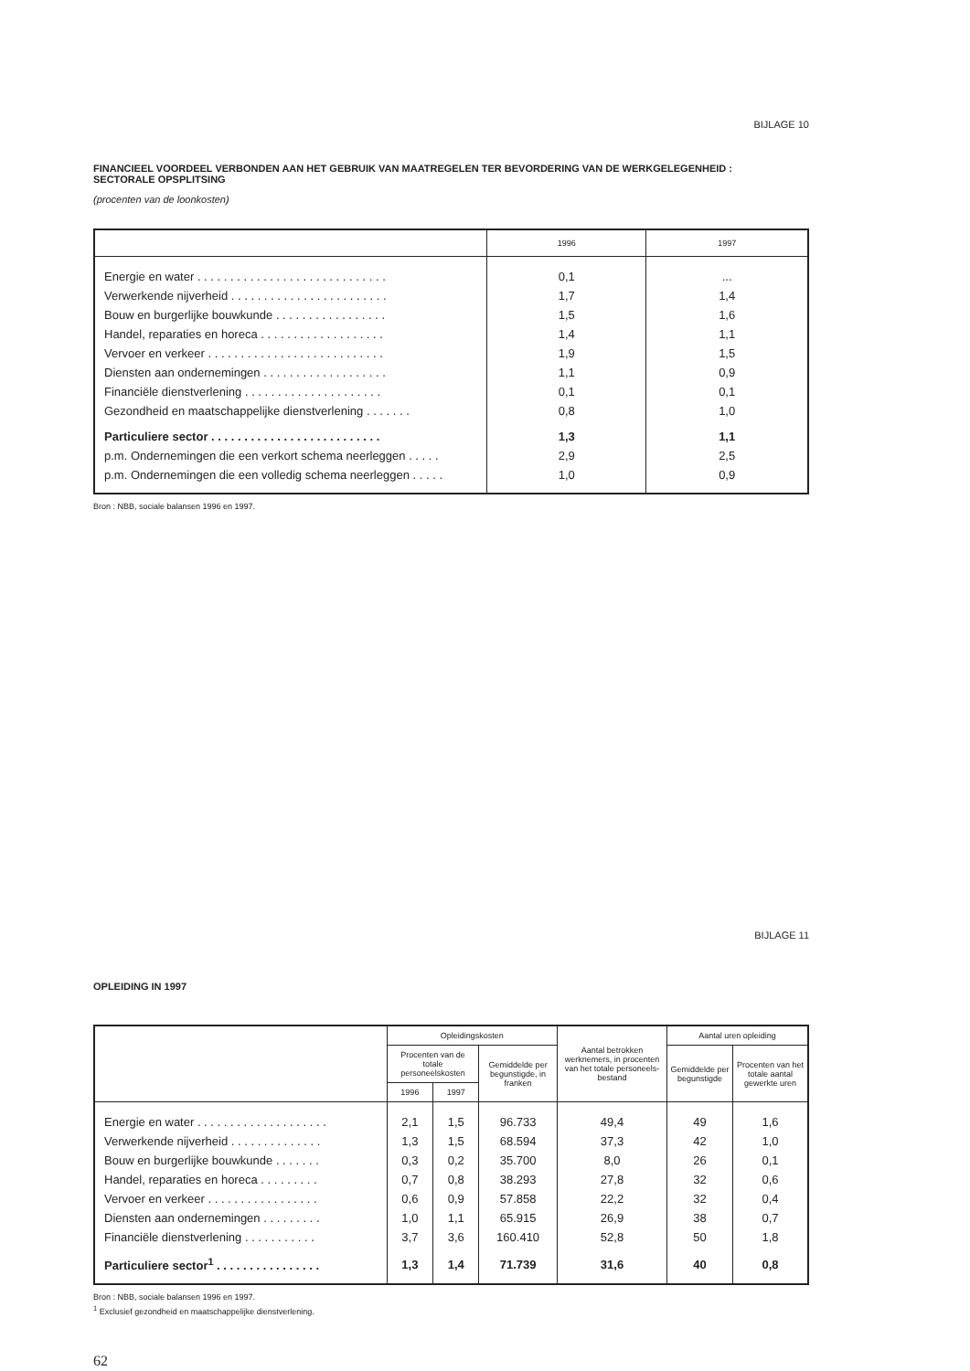BIJLAGE 10
FINANCIEEL VOORDEEL VERBONDEN AAN HET GEBRUIK VAN MAATREGELEN TER BEVORDERING VAN DE WERKGELEGENHEID :
SECTORALE OPSPLITSING
(procenten van de loonkosten)
| | 1996 | 1997 |
| --- | --- | --- |
| Energie en water . . . . . . . . . . . . . . . . . . . . . . . . . . . . . | 0,1 | ... |
| Verwerkende nijverheid . . . . . . . . . . . . . . . . . . . . . . . . | 1,7 | 1,4 |
| Bouw en burgerlijke bouwkunde . . . . . . . . . . . . . . . . . | 1,5 | 1,6 |
| Handel, reparaties en horeca . . . . . . . . . . . . . . . . . . . | 1,4 | 1,1 |
| Vervoer en verkeer . . . . . . . . . . . . . . . . . . . . . . . . . . . | 1,9 | 1,5 |
| Diensten aan ondernemingen . . . . . . . . . . . . . . . . . . . | 1,1 | 0,9 |
| Financiële dienstverlening . . . . . . . . . . . . . . . . . . . . . | 0,1 | 0,1 |
| Gezondheid en maatschappelijke dienstverlening . . . . . . . | 0,8 | 1,0 |
| Particuliere sector . . . . . . . . . . . . . . . . . . . . . . . . . . | 1,3 | 1,1 |
| p.m. Ondernemingen die een verkort schema neerleggen . . . . . | 2,9 | 2,5 |
| p.m. Ondernemingen die een volledig schema neerleggen . . . . . | 1,0 | 0,9 |
Bron : NBB, sociale balansen 1996 en 1997.
BIJLAGE 11
OPLEIDING IN 1997
| | Opleidingskosten | | | Aantal betrokken werknemers, in procenten van het totale personeels-bestand | Aantal uren opleiding | |
| --- | --- | --- | --- | --- | --- | --- |
| | Procenten van de totale personeelskosten | | Gemiddelde per begunstigde, in franken | | Gemiddelde per begunstigde | Procenten van het totale aantal gewerkte uren |
| | 1996 | 1997 | | | | |
| Energie en water . . . . . . . . . . . . . . . . . . . . | 2,1 | 1,5 | 96.733 | 49,4 | 49 | 1,6 |
| Verwerkende nijverheid . . . . . . . . . . . . . . | 1,3 | 1,5 | 68.594 | 37,3 | 42 | 1,0 |
| Bouw en burgerlijke bouwkunde . . . . . . . | 0,3 | 0,2 | 35.700 | 8,0 | 26 | 0,1 |
| Handel, reparaties en horeca . . . . . . . . . | 0,7 | 0,8 | 38.293 | 27,8 | 32 | 0,6 |
| Vervoer en verkeer . . . . . . . . . . . . . . . . . | 0,6 | 0,9 | 57.858 | 22,2 | 32 | 0,4 |
| Diensten aan ondernemingen . . . . . . . . . | 1,0 | 1,1 | 65.915 | 26,9 | 38 | 0,7 |
| Financiële dienstverlening . . . . . . . . . . . | 3,7 | 3,6 | 160.410 | 52,8 | 50 | 1,8 |
| Particuliere sector<sup>1</sup> . . . . . . . . . . . . . . . . | 1,3 | 1,4 | 71.739 | 31,6 | 40 | 0,8 |
Bron : NBB, sociale balansen 1996 en 1997.
<sup>1</sup> Exclusief gezondheid en maatschappelijke dienstverlening.
62